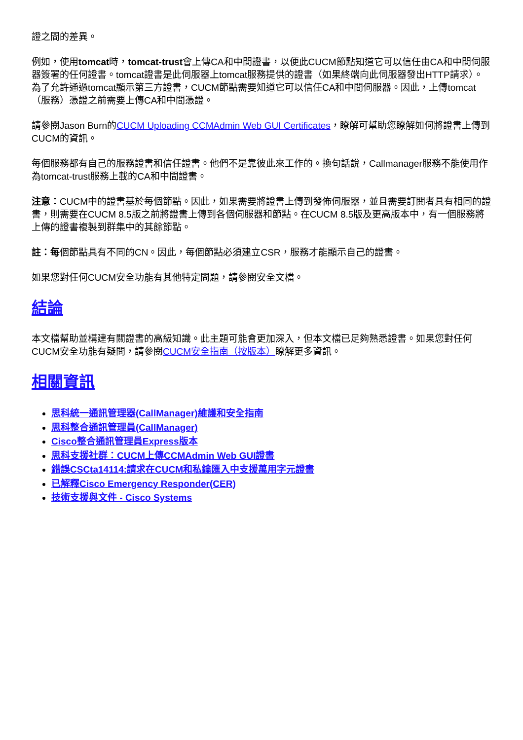證之間的差異。
例如，使用tomcat時，tomcat-trust會上傳CA和中間證書，以便此CUCM節點知道它可以信任由CA和中間伺服器簽署的任何證書。tomcat證書是此伺服器上tomcat服務提供的證書（如果終端向此伺服器發出HTTP請求）。為了允許通過tomcat顯示第三方證書，CUCM節點需要知道它可以信任CA和中間伺服器。因此，上傳tomcat（服務）憑證之前需要上傳CA和中間憑證。
請參閱Jason Burn的CUCM Uploading CCMAdmin Web GUI Certificates，瞭解可幫助您瞭解如何將證書上傳到CUCM的資訊。
每個服務都有自己的服務證書和信任證書。他們不是靠彼此來工作的。換句話說，Callmanager服務不能使用作為tomcat-trust服務上載的CA和中間證書。
注意：CUCM中的證書基於每個節點。因此，如果需要將證書上傳到發佈伺服器，並且需要訂閱者具有相同的證書，則需要在CUCM 8.5版之前將證書上傳到各個伺服器和節點。在CUCM 8.5版及更高版本中，有一個服務將上傳的證書複製到群集中的其餘節點。
註：每個節點具有不同的CN。因此，每個節點必須建立CSR，服務才能顯示自己的證書。
如果您對任何CUCM安全功能有其他特定問題，請參閱安全文檔。
結論
本文檔幫助並構建有關證書的高級知識。此主題可能會更加深入，但本文檔已足夠熟悉證書。如果您對任何CUCM安全功能有疑問，請參閱CUCM安全指南（按版本）瞭解更多資訊。
相關資訊
思科統一通訊管理器(CallManager)維護和安全指南
思科整合通訊管理員(CallManager)
Cisco整合通訊管理員Express版本
思科支援社群：CUCM上傳CCMAdmin Web GUI證書
錯誤CSCta14114:請求在CUCM和私鑰匯入中支援萬用字元證書
已解釋Cisco Emergency Responder(CER)
技術支援與文件 - Cisco Systems